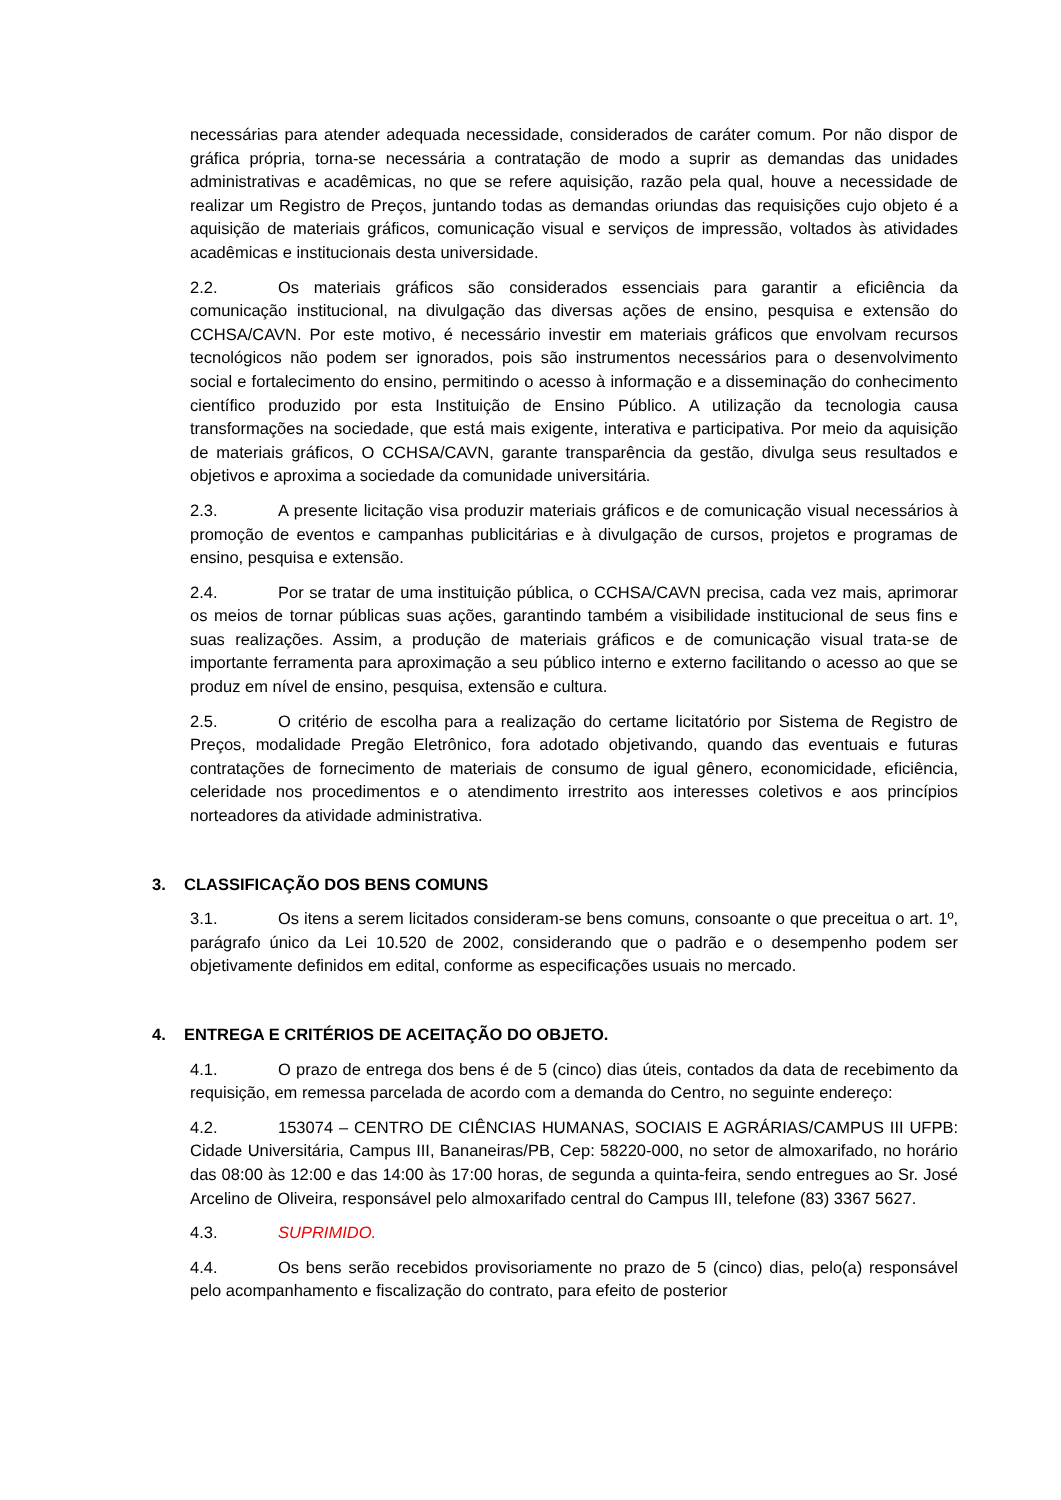necessárias para atender adequada necessidade, considerados de caráter comum. Por não dispor de gráfica própria, torna-se necessária a contratação de modo a suprir as demandas das unidades administrativas e acadêmicas, no que se refere aquisição, razão pela qual, houve a necessidade de realizar um Registro de Preços, juntando todas as demandas oriundas das requisições cujo objeto é a aquisição de materiais gráficos, comunicação visual e serviços de impressão, voltados às atividades acadêmicas e institucionais desta universidade.
2.2. Os materiais gráficos são considerados essenciais para garantir a eficiência da comunicação institucional, na divulgação das diversas ações de ensino, pesquisa e extensão do CCHSA/CAVN. Por este motivo, é necessário investir em materiais gráficos que envolvam recursos tecnológicos não podem ser ignorados, pois são instrumentos necessários para o desenvolvimento social e fortalecimento do ensino, permitindo o acesso à informação e a disseminação do conhecimento científico produzido por esta Instituição de Ensino Público. A utilização da tecnologia causa transformações na sociedade, que está mais exigente, interativa e participativa. Por meio da aquisição de materiais gráficos, O CCHSA/CAVN, garante transparência da gestão, divulga seus resultados e objetivos e aproxima a sociedade da comunidade universitária.
2.3. A presente licitação visa produzir materiais gráficos e de comunicação visual necessários à promoção de eventos e campanhas publicitárias e à divulgação de cursos, projetos e programas de ensino, pesquisa e extensão.
2.4. Por se tratar de uma instituição pública, o CCHSA/CAVN precisa, cada vez mais, aprimorar os meios de tornar públicas suas ações, garantindo também a visibilidade institucional de seus fins e suas realizações. Assim, a produção de materiais gráficos e de comunicação visual trata-se de importante ferramenta para aproximação a seu público interno e externo facilitando o acesso ao que se produz em nível de ensino, pesquisa, extensão e cultura.
2.5. O critério de escolha para a realização do certame licitatório por Sistema de Registro de Preços, modalidade Pregão Eletrônico, fora adotado objetivando, quando das eventuais e futuras contratações de fornecimento de materiais de consumo de igual gênero, economicidade, eficiência, celeridade nos procedimentos e o atendimento irrestrito aos interesses coletivos e aos princípios norteadores da atividade administrativa.
3. CLASSIFICAÇÃO DOS BENS COMUNS
3.1. Os itens a serem licitados consideram-se bens comuns, consoante o que preceitua o art. 1º, parágrafo único da Lei 10.520 de 2002, considerando que o padrão e o desempenho podem ser objetivamente definidos em edital, conforme as especificações usuais no mercado.
4. ENTREGA E CRITÉRIOS DE ACEITAÇÃO DO OBJETO.
4.1. O prazo de entrega dos bens é de 5 (cinco) dias úteis, contados da data de recebimento da requisição, em remessa parcelada de acordo com a demanda do Centro, no seguinte endereço:
4.2. 153074 – CENTRO DE CIÊNCIAS HUMANAS, SOCIAIS E AGRÁRIAS/CAMPUS III UFPB: Cidade Universitária, Campus III, Bananeiras/PB, Cep: 58220-000, no setor de almoxarifado, no horário das 08:00 às 12:00 e das 14:00 às 17:00 horas, de segunda a quinta-feira, sendo entregues ao Sr. José Arcelino de Oliveira, responsável pelo almoxarifado central do Campus III, telefone (83) 3367 5627.
4.3. SUPRIMIDO.
4.4. Os bens serão recebidos provisoriamente no prazo de 5 (cinco) dias, pelo(a) responsável pelo acompanhamento e fiscalização do contrato, para efeito de posterior